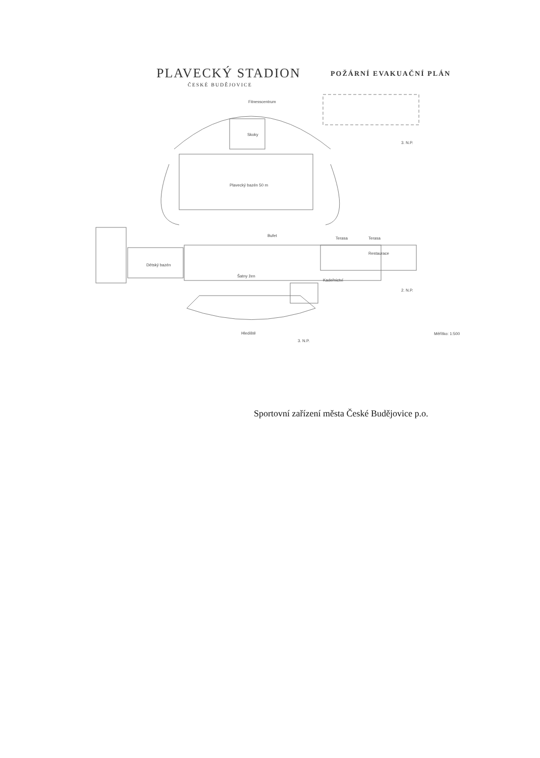PLAVECKÝ STADION
ČESKÉ BUDĚJOVICE
POŽÁRNÍ EVAKUAČNÍ PLÁN
Fitnesscentrum
3. N.P.
Skoky
Plavecký bazén 50 m
Dětský bazén
Bufet
Terasa Terasa
Restaurace
Šatny žen
Kadeřnictví
2. N.P.
Hlediště
3. N.P.
Měřítko: 1:500
Sportovní zařízení města České Budějovice p.o.